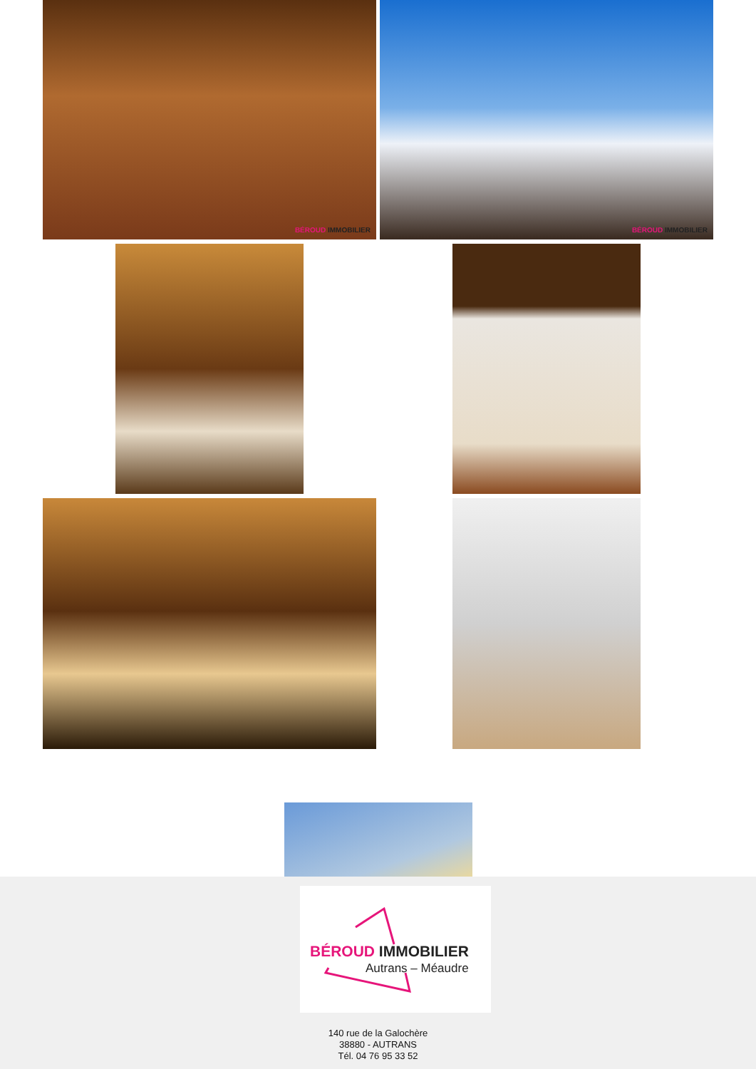BÉROUD IMMOBILIER BÉROUD IMMOBILIER
BÉROUD IMMOBILIER
Autrans – Méaudre
140 rue de la Galochère
38880 - AUTRANS
Tél. 04 76 95 33 52